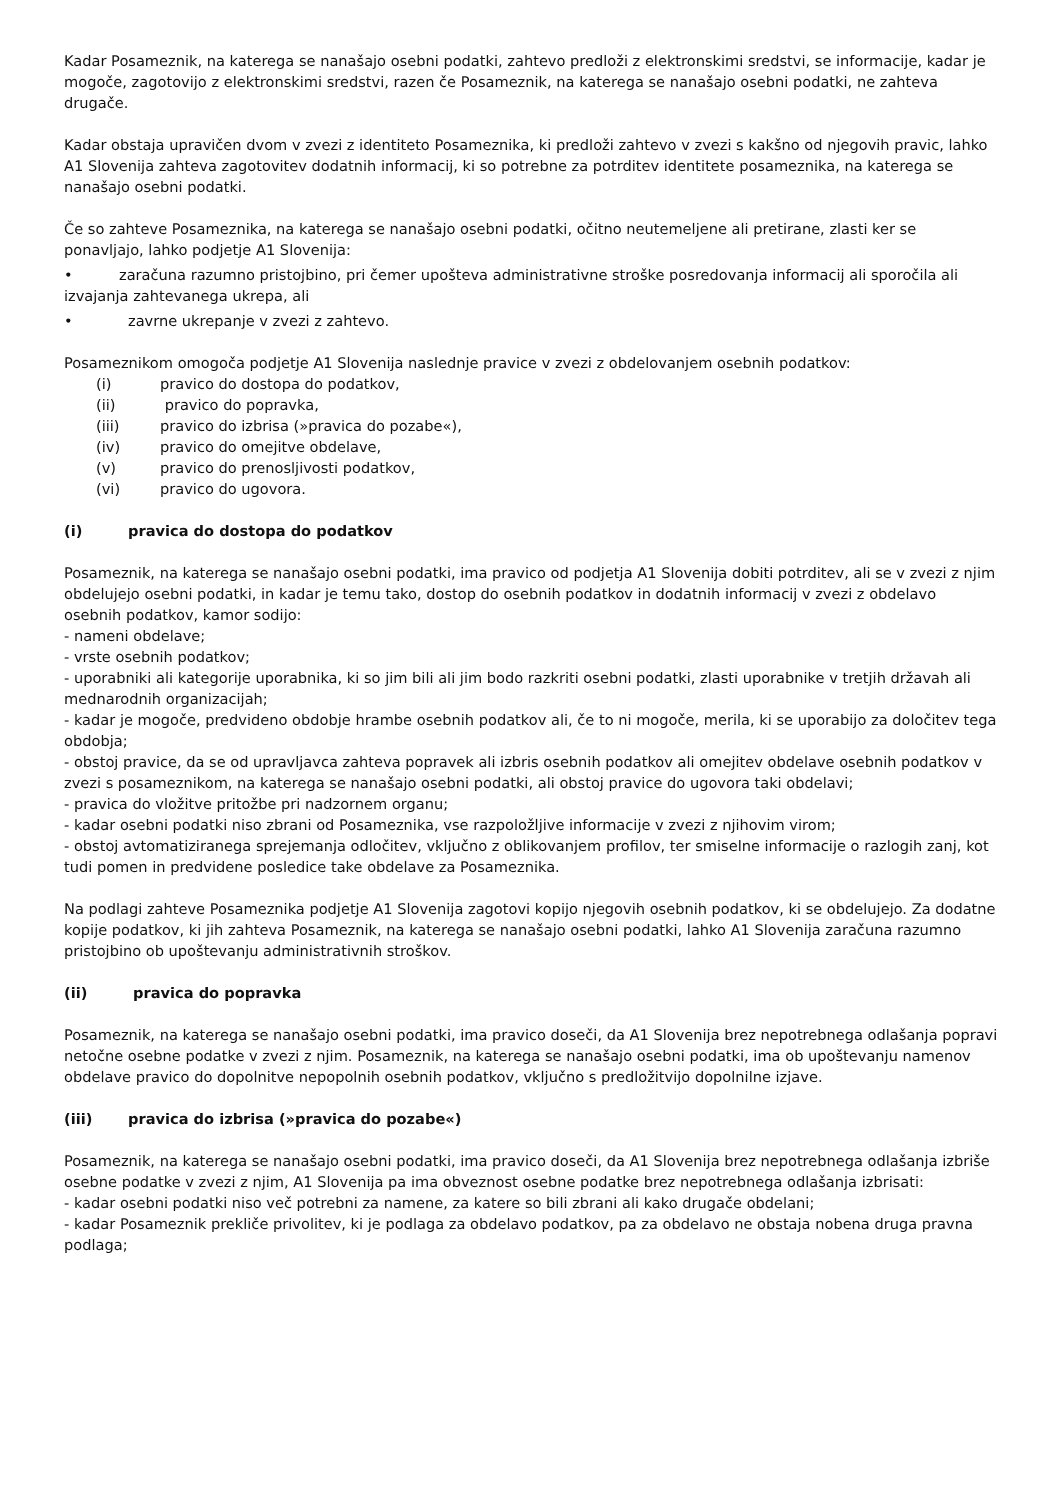Kadar Posameznik, na katerega se nanašajo osebni podatki, zahtevo predloži z elektronskimi sredstvi, se informacije, kadar je mogoče, zagotovijo z elektronskimi sredstvi, razen če Posameznik, na katerega se nanašajo osebni podatki, ne zahteva drugače.
Kadar obstaja upravičen dvom v zvezi z identiteto Posameznika, ki predloži zahtevo v zvezi s kakšno od njegovih pravic, lahko A1 Slovenija zahteva zagotovitev dodatnih informacij, ki so potrebne za potrditev identitete posameznika, na katerega se nanašajo osebni podatki.
Če so zahteve Posameznika, na katerega se nanašajo osebni podatki, očitno neutemeljene ali pretirane, zlasti ker se ponavljajo, lahko podjetje A1 Slovenija:
• zaračuna razumno pristojbino, pri čemer upošteva administrativne stroške posredovanja informacij ali sporočila ali izvajanja zahtevanega ukrepa, ali
• zavrne ukrepanje v zvezi z zahtevo.
Posameznikom omogoča podjetje A1 Slovenija naslednje pravice v zvezi z obdelovanjem osebnih podatkov:
(i) pravico do dostopa do podatkov,
(ii) pravico do popravka,
(iii) pravico do izbrisa (»pravica do pozabe«),
(iv) pravico do omejitve obdelave,
(v) pravico do prenosljivosti podatkov,
(vi) pravico do ugovora.
(i) pravica do dostopa do podatkov
Posameznik, na katerega se nanašajo osebni podatki, ima pravico od podjetja A1 Slovenija dobiti potrditev, ali se v zvezi z njim obdelujejo osebni podatki, in kadar je temu tako, dostop do osebnih podatkov in dodatnih informacij v zvezi z obdelavo osebnih podatkov, kamor sodijo:
- nameni obdelave;
- vrste osebnih podatkov;
- uporabniki ali kategorije uporabnika, ki so jim bili ali jim bodo razkriti osebni podatki, zlasti uporabnike v tretjih državah ali mednarodnih organizacijah;
- kadar je mogoče, predvideno obdobje hrambe osebnih podatkov ali, če to ni mogoče, merila, ki se uporabijo za določitev tega obdobja;
- obstoj pravice, da se od upravljavca zahteva popravek ali izbris osebnih podatkov ali omejitev obdelave osebnih podatkov v zvezi s posameznikom, na katerega se nanašajo osebni podatki, ali obstoj pravice do ugovora taki obdelavi;
- pravica do vložitve pritožbe pri nadzornem organu;
- kadar osebni podatki niso zbrani od Posameznika, vse razpoložljive informacije v zvezi z njihovim virom;
- obstoj avtomatiziranega sprejemanja odločitev, vključno z oblikovanjem profilov, ter smiselne informacije o razlogih zanj, kot tudi pomen in predvidene posledice take obdelave za Posameznika.
Na podlagi zahteve Posameznika podjetje A1 Slovenija zagotovi kopijo njegovih osebnih podatkov, ki se obdelujejo. Za dodatne kopije podatkov, ki jih zahteva Posameznik, na katerega se nanašajo osebni podatki, lahko A1 Slovenija zaračuna razumno pristojbino ob upoštevanju administrativnih stroškov.
(ii) pravica do popravka
Posameznik, na katerega se nanašajo osebni podatki, ima pravico doseči, da A1 Slovenija brez nepotrebnega odlašanja popravi netočne osebne podatke v zvezi z njim. Posameznik, na katerega se nanašajo osebni podatki, ima ob upoštevanju namenov obdelave pravico do dopolnitve nepopolnih osebnih podatkov, vključno s predložitvijo dopolnilne izjave.
(iii) pravica do izbrisa (»pravica do pozabe«)
Posameznik, na katerega se nanašajo osebni podatki, ima pravico doseči, da A1 Slovenija brez nepotrebnega odlašanja izbriše osebne podatke v zvezi z njim, A1 Slovenija pa ima obveznost osebne podatke brez nepotrebnega odlašanja izbrisati:
- kadar osebni podatki niso več potrebni za namene, za katere so bili zbrani ali kako drugače obdelani;
- kadar Posameznik prekliče privolitev, ki je podlaga za obdelavo podatkov, pa za obdelavo ne obstaja nobena druga pravna podlaga;